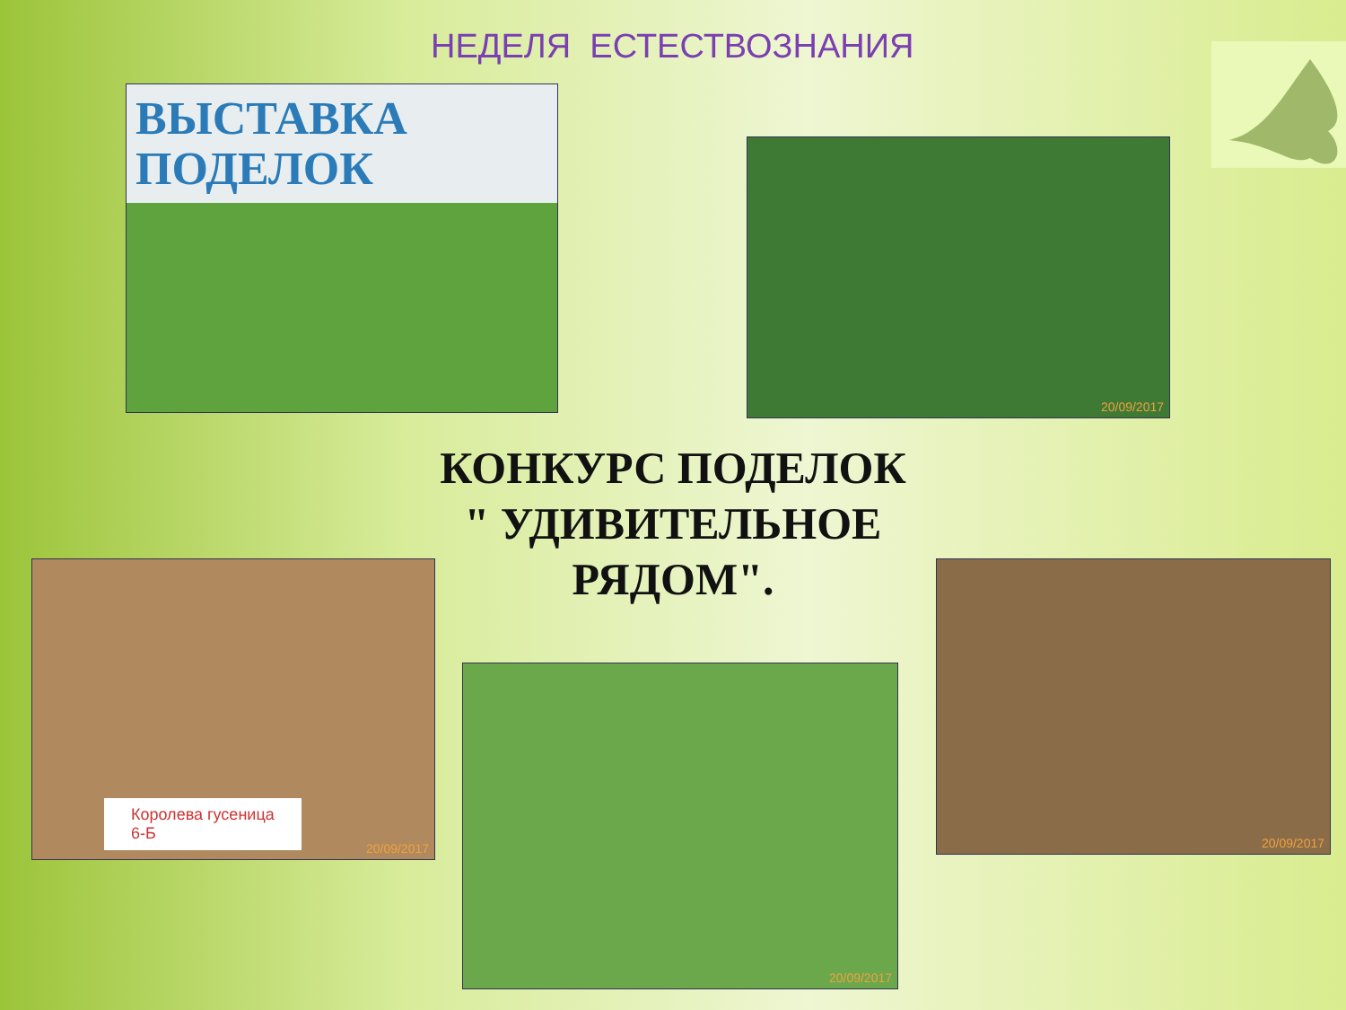НЕДЕЛЯ ЕСТЕСТВОЗНАНИЯ
ВЫСТАВКА
ПОДЕЛОК
20/09/2017
КОНКУРС ПОДЕЛОК
" УДИВИТЕЛЬНОЕ РЯДОМ".
Королева гусеница
6-Б
20/09/2017
20/09/2017
20/09/2017